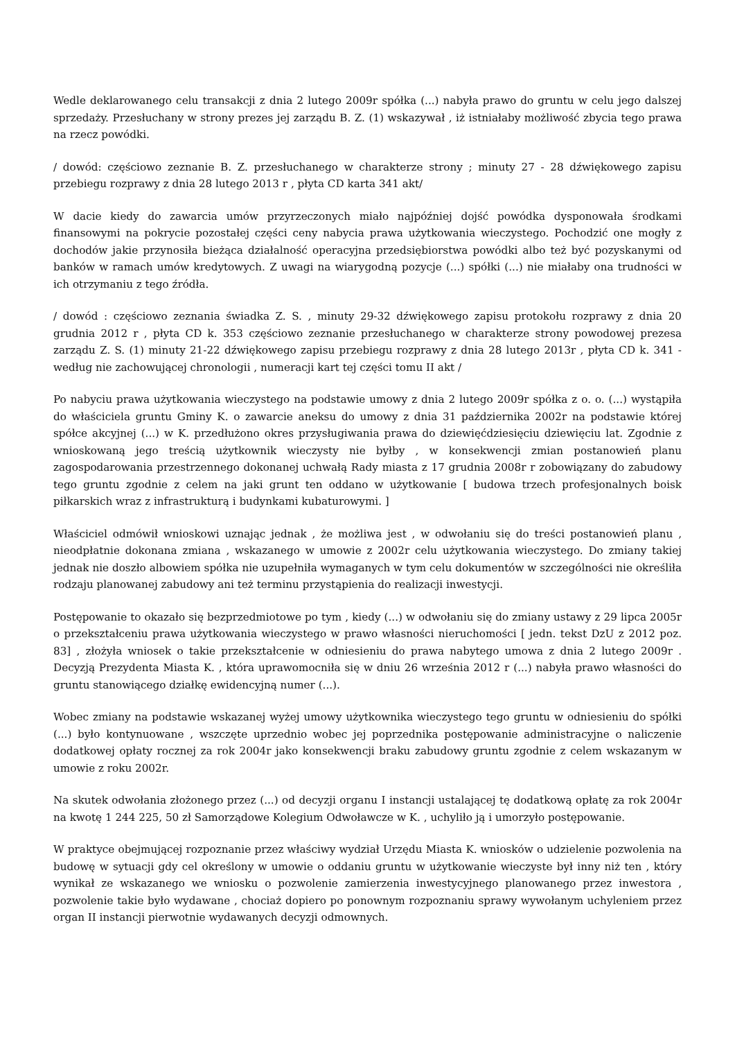Wedle deklarowanego celu transakcji z dnia 2 lutego 2009r spółka (...) nabyła prawo do gruntu w celu jego dalszej sprzedaży. Przesłuchany w strony prezes jej zarządu B. Z. (1) wskazywał , iż istniałaby możliwość zbycia tego prawa na rzecz powódki.
/ dowód: częściowo zeznanie B. Z. przesłuchanego w charakterze strony ; minuty 27 - 28 dźwiękowego zapisu przebiegu rozprawy z dnia 28 lutego 2013 r , płyta CD karta 341 akt/
W dacie kiedy do zawarcia umów przyrzeczonych miało najpóźniej dojść powódka dysponowała środkami finansowymi na pokrycie pozostałej części ceny nabycia prawa użytkowania wieczystego. Pochodzić one mogły z dochodów jakie przynosiła bieżąca działalność operacyjna przedsiębiorstwa powódki albo też być pozyskanymi od banków w ramach umów kredytowych. Z uwagi na wiarygodną pozycje (...) spółki (...) nie miałaby ona trudności w ich otrzymaniu z tego źródła.
/ dowód : częściowo zeznania świadka Z. S. , minuty 29-32 dźwiękowego zapisu protokołu rozprawy z dnia 20 grudnia 2012 r , płyta CD k. 353 częściowo zeznanie przesłuchanego w charakterze strony powodowej prezesa zarządu Z. S. (1) minuty 21-22 dźwiękowego zapisu przebiegu rozprawy z dnia 28 lutego 2013r , płyta CD k. 341 - według nie zachowującej chronologii , numeracji kart tej części tomu II akt /
Po nabyciu prawa użytkowania wieczystego na podstawie umowy z dnia 2 lutego 2009r spółka z o. o. (...) wystąpiła do właściciela gruntu Gminy K. o zawarcie aneksu do umowy z dnia 31 października 2002r na podstawie której spółce akcyjnej (...) w K. przedłużono okres przysługiwania prawa do dziewięćdziesięciu dziewięciu lat. Zgodnie z wnioskowaną jego treścią użytkownik wieczysty nie byłby , w konsekwencji zmian postanowień planu zagospodarowania przestrzennego dokonanej uchwałą Rady miasta z 17 grudnia 2008r r zobowiązany do zabudowy tego gruntu zgodnie z celem na jaki grunt ten oddano w użytkowanie [ budowa trzech profesjonalnych boisk piłkarskich wraz z infrastrukturą i budynkami kubaturowymi. ]
Właściciel odmówił wnioskowi uznając jednak , że możliwa jest , w odwołaniu się do treści postanowień planu , nieodpłatnie dokonana zmiana , wskazanego w umowie z 2002r celu użytkowania wieczystego. Do zmiany takiej jednak nie doszło albowiem spółka nie uzupełniła wymaganych w tym celu dokumentów w szczególności nie określiła rodzaju planowanej zabudowy ani też terminu przystąpienia do realizacji inwestycji.
Postępowanie to okazało się bezprzedmiotowe po tym , kiedy (...) w odwołaniu się do zmiany ustawy z 29 lipca 2005r o przekształceniu prawa użytkowania wieczystego w prawo własności nieruchomości [ jedn. tekst DzU z 2012 poz. 83] , złożyła wniosek o takie przekształcenie w odniesieniu do prawa nabytego umowa z dnia 2 lutego 2009r . Decyzją Prezydenta Miasta K. , która uprawomocniła się w dniu 26 września 2012 r (...) nabyła prawo własności do gruntu stanowiącego działkę ewidencyjną numer (...).
Wobec zmiany na podstawie wskazanej wyżej umowy użytkownika wieczystego tego gruntu w odniesieniu do spółki (...) było kontynuowane , wszczęte uprzednio wobec jej poprzednika postępowanie administracyjne o naliczenie dodatkowej opłaty rocznej za rok 2004r jako konsekwencji braku zabudowy gruntu zgodnie z celem wskazanym w umowie z roku 2002r.
Na skutek odwołania złożonego przez (...) od decyzji organu I instancji ustalającej tę dodatkową opłatę za rok 2004r na kwotę 1 244 225, 50 zł Samorządowe Kolegium Odwoławcze w K. , uchyliło ją i umorzyło postępowanie.
W praktyce obejmującej rozpoznanie przez właściwy wydział Urzędu Miasta K. wniosków o udzielenie pozwolenia na budowę w sytuacji gdy cel określony w umowie o oddaniu gruntu w użytkowanie wieczyste był inny niż ten , który wynikał ze wskazanego we wniosku o pozwolenie zamierzenia inwestycyjnego planowanego przez inwestora , pozwolenie takie było wydawane , chociaż dopiero po ponownym rozpoznaniu sprawy wywołanym uchyleniem przez organ II instancji pierwotnie wydawanych decyzji odmownych.